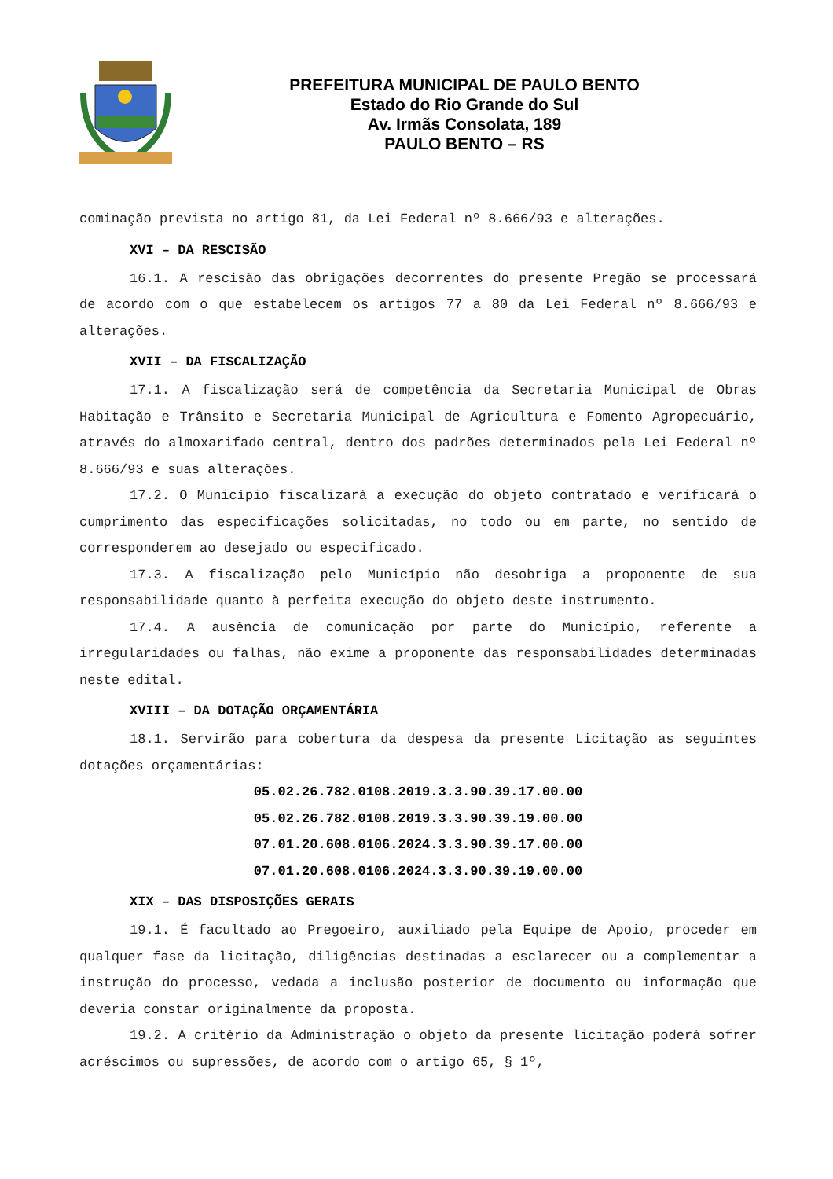PREFEITURA MUNICIPAL DE PAULO BENTO
Estado do Rio Grande do Sul
Av. Irmãs Consolata, 189
PAULO BENTO – RS
cominação prevista no artigo 81, da Lei Federal nº 8.666/93 e alterações.
XVI – DA RESCISÃO
16.1. A rescisão das obrigações decorrentes do presente Pregão se processará de acordo com o que estabelecem os artigos 77 a 80 da Lei Federal nº 8.666/93 e alterações.
XVII – DA FISCALIZAÇÃO
17.1. A fiscalização será de competência da Secretaria Municipal de Obras Habitação e Trânsito e Secretaria Municipal de Agricultura e Fomento Agropecuário, através do almoxarifado central, dentro dos padrões determinados pela Lei Federal nº 8.666/93 e suas alterações.
17.2. O Município fiscalizará a execução do objeto contratado e verificará o cumprimento das especificações solicitadas, no todo ou em parte, no sentido de corresponderem ao desejado ou especificado.
17.3. A fiscalização pelo Município não desobriga a proponente de sua responsabilidade quanto à perfeita execução do objeto deste instrumento.
17.4. A ausência de comunicação por parte do Município, referente a irregularidades ou falhas, não exime a proponente das responsabilidades determinadas neste edital.
XVIII – DA DOTAÇÃO ORÇAMENTÁRIA
18.1. Servirão para cobertura da despesa da presente Licitação as seguintes dotações orçamentárias:
05.02.26.782.0108.2019.3.3.90.39.17.00.00
05.02.26.782.0108.2019.3.3.90.39.19.00.00
07.01.20.608.0106.2024.3.3.90.39.17.00.00
07.01.20.608.0106.2024.3.3.90.39.19.00.00
XIX – DAS DISPOSIÇÕES GERAIS
19.1. É facultado ao Pregoeiro, auxiliado pela Equipe de Apoio, proceder em qualquer fase da licitação, diligências destinadas a esclarecer ou a complementar a instrução do processo, vedada a inclusão posterior de documento ou informação que deveria constar originalmente da proposta.
19.2. A critério da Administração o objeto da presente licitação poderá sofrer acréscimos ou supressões, de acordo com o artigo 65, § 1º,